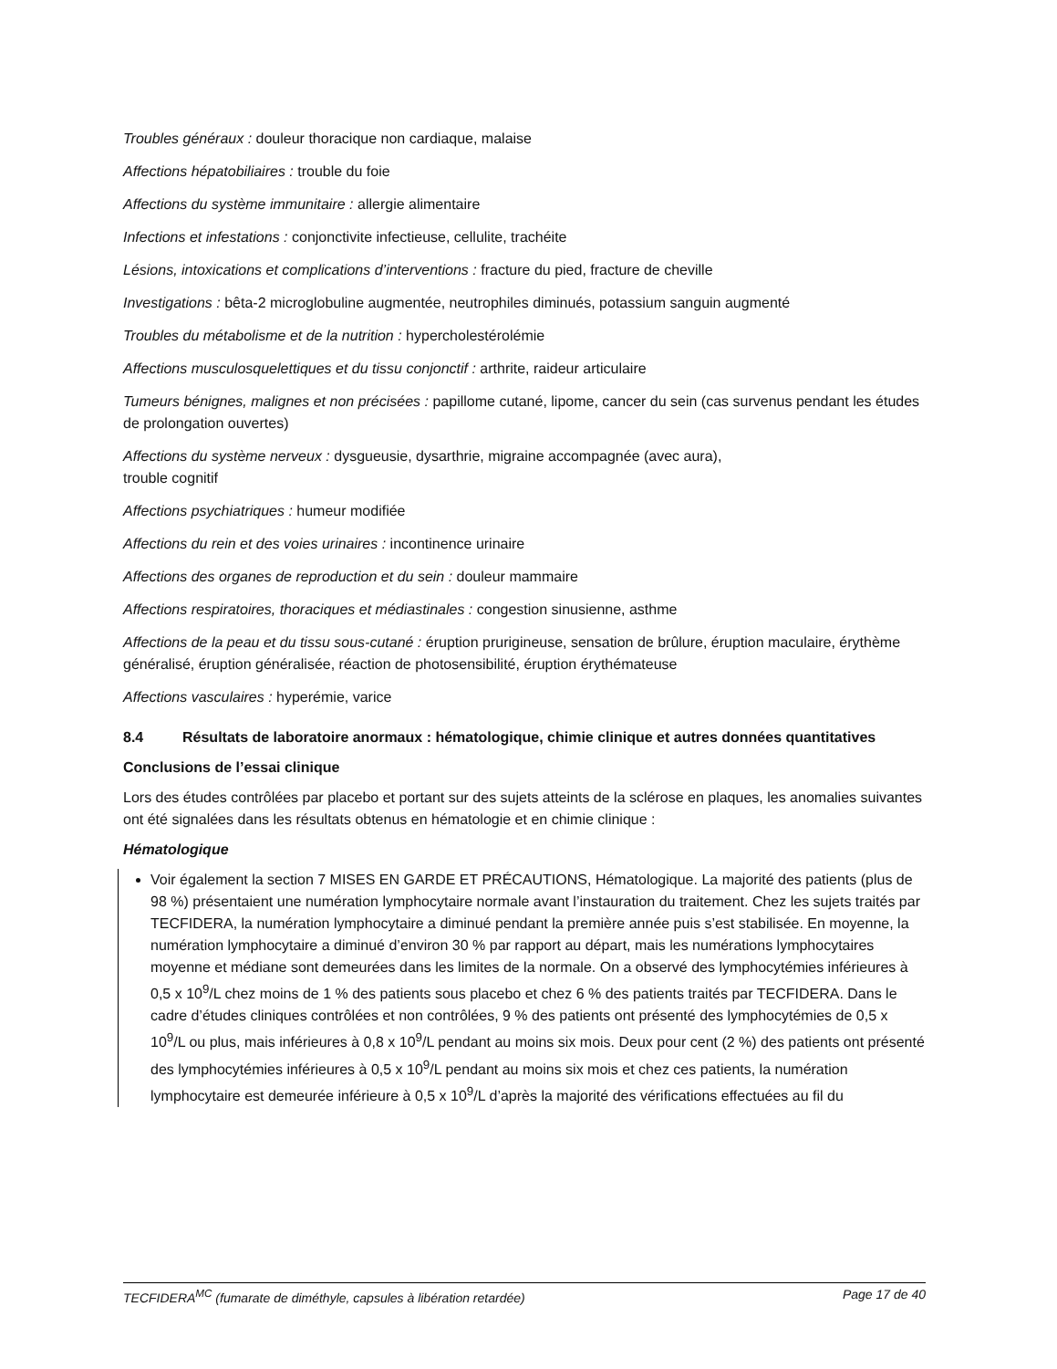Troubles généraux : douleur thoracique non cardiaque, malaise
Affections hépatobiliaires : trouble du foie
Affections du système immunitaire : allergie alimentaire
Infections et infestations : conjonctivite infectieuse, cellulite, trachéite
Lésions, intoxications et complications d’interventions : fracture du pied, fracture de cheville
Investigations : bêta-2 microglobuline augmentée, neutrophiles diminués, potassium sanguin augmenté
Troubles du métabolisme et de la nutrition : hypercholestérolémie
Affections musculosquelettiques et du tissu conjonctif : arthrite, raideur articulaire
Tumeurs bénignes, malignes et non précisées : papillome cutané, lipome, cancer du sein (cas survenus pendant les études de prolongation ouvertes)
Affections du système nerveux : dysgueusie, dysarthrie, migraine accompagnée (avec aura),
trouble cognitif
Affections psychiatriques : humeur modifiée
Affections du rein et des voies urinaires : incontinence urinaire
Affections des organes de reproduction et du sein : douleur mammaire
Affections respiratoires, thoraciques et médiastinales : congestion sinusienne, asthme
Affections de la peau et du tissu sous-cutané : éruption prurigineuse, sensation de brûlure, éruption maculaire, érythème généralisé, éruption généralisée, réaction de photosensibilité, éruption érythémateuse
Affections vasculaires : hyperémie, varice
8.4 Résultats de laboratoire anormaux : hématologique, chimie clinique et autres données quantitatives
Conclusions de l’essai clinique
Lors des études contrôlées par placebo et portant sur des sujets atteints de la sclérose en plaques, les anomalies suivantes ont été signalées dans les résultats obtenus en hématologie et en chimie clinique :
Hématologique
Voir également la section 7 MISES EN GARDE ET PRÉCAUTIONS, Hématologique. La majorité des patients (plus de 98 %) présentaient une numération lymphocytaire normale avant l’instauration du traitement. Chez les sujets traités par TECFIDERA, la numération lymphocytaire a diminué pendant la première année puis s’est stabilisée. En moyenne, la numération lymphocytaire a diminué d’environ 30 % par rapport au départ, mais les numérations lymphocytaires moyenne et médiane sont demeurées dans les limites de la normale. On a observé des lymphocytémies inférieures à 0,5 x 10<sup>9</sup>/L chez moins de 1 % des patients sous placebo et chez 6 % des patients traités par TECFIDERA. Dans le cadre d’études cliniques contrôlées et non contrôlées, 9 % des patients ont présenté des lymphocytémies de 0,5 x 10<sup>9</sup>/L ou plus, mais inférieures à 0,8 x 10<sup>9</sup>/L pendant au moins six mois. Deux pour cent (2 %) des patients ont présenté des lymphocytémies inférieures à 0,5 x 10<sup>9</sup>/L pendant au moins six mois et chez ces patients, la numération lymphocytaire est demeurée inférieure à 0,5 x 10<sup>9</sup>/L d’après la majorité des vérifications effectuées au fil du
TECFIDERA<sup>MC</sup> (fumarate de diméthyle, capsules à libération retardée) Page 17 de 40